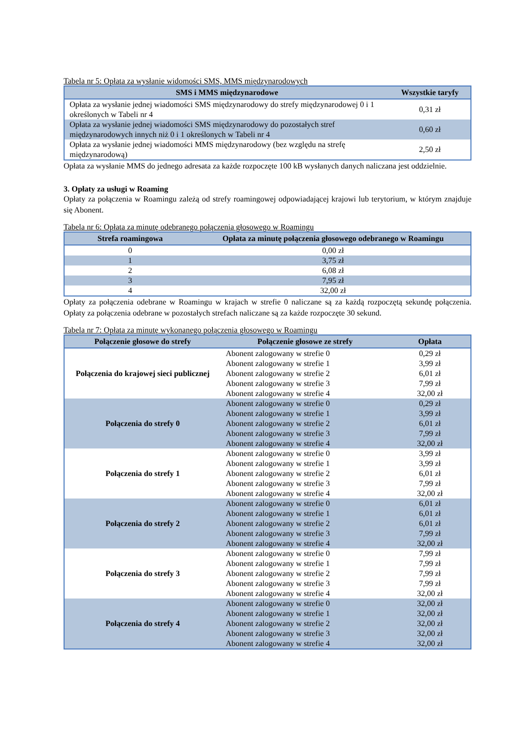Tabela nr 5: Opłata za wysłanie widomości SMS, MMS międzynarodowych
| SMS i MMS międzynarodowe | Wszystkie taryfy |
| --- | --- |
| Opłata za wysłanie jednej wiadomości SMS międzynarodowy do strefy międzynarodowej 0 i 1 określonych w Tabeli nr 4 | 0,31 zł |
| Opłata za wysłanie jednej wiadomości SMS międzynarodowy do pozostałych stref międzynarodowych innych niż 0 i 1 określonych w Tabeli nr 4 | 0,60 zł |
| Opłata za wysłanie jednej wiadomości MMS międzynarodowy (bez względu na strefę międzynarodową) | 2,50 zł |
Opłata za wysłanie MMS do jednego adresata za każde rozpoczęte 100 kB wysłanych danych naliczana jest oddzielnie.
3. Opłaty za usługi w Roaming
Opłaty za połączenia w Roamingu zależą od strefy roamingowej odpowiadającej krajowi lub terytorium, w którym znajduje się Abonent.
Tabela nr 6: Opłata za minutę odebranego połączenia głosowego w Roamingu
| Strefa roamingowa | Opłata za minutę połączenia głosowego odebranego w Roamingu |
| --- | --- |
| 0 | 0,00 zł |
| 1 | 3,75 zł |
| 2 | 6,08 zł |
| 3 | 7,95 zł |
| 4 | 32,00 zł |
Opłaty za połączenia odebrane w Roamingu w krajach w strefie 0 naliczane są za każdą rozpoczętą sekundę połączenia. Opłaty za połączenia odebrane w pozostałych strefach naliczane są za każde rozpoczęte 30 sekund.
Tabela nr 7: Opłata za minutę wykonanego połączenia głosowego w Roamingu
| Połączenie głosowe do strefy | Połączenie głosowe ze strefy | Opłata |
| --- | --- | --- |
| Połączenia do krajowej sieci publicznej | Abonent zalogowany w strefie 0 | 0,29 zł |
| | Abonent zalogowany w strefie 1 | 3,99 zł |
| | Abonent zalogowany w strefie 2 | 6,01 zł |
| | Abonent zalogowany w strefie 3 | 7,99 zł |
| | Abonent zalogowany w strefie 4 | 32,00 zł |
| Połączenia do strefy 0 | Abonent zalogowany w strefie 0 | 0,29 zł |
| | Abonent zalogowany w strefie 1 | 3,99 zł |
| | Abonent zalogowany w strefie 2 | 6,01 zł |
| | Abonent zalogowany w strefie 3 | 7,99 zł |
| | Abonent zalogowany w strefie 4 | 32,00 zł |
| Połączenia do strefy 1 | Abonent zalogowany w strefie 0 | 3,99 zł |
| | Abonent zalogowany w strefie 1 | 3,99 zł |
| | Abonent zalogowany w strefie 2 | 6,01 zł |
| | Abonent zalogowany w strefie 3 | 7,99 zł |
| | Abonent zalogowany w strefie 4 | 32,00 zł |
| Połączenia do strefy 2 | Abonent zalogowany w strefie 0 | 6,01 zł |
| | Abonent zalogowany w strefie 1 | 6,01 zł |
| | Abonent zalogowany w strefie 2 | 6,01 zł |
| | Abonent zalogowany w strefie 3 | 7,99 zł |
| | Abonent zalogowany w strefie 4 | 32,00 zł |
| Połączenia do strefy 3 | Abonent zalogowany w strefie 0 | 7,99 zł |
| | Abonent zalogowany w strefie 1 | 7,99 zł |
| | Abonent zalogowany w strefie 2 | 7,99 zł |
| | Abonent zalogowany w strefie 3 | 7,99 zł |
| | Abonent zalogowany w strefie 4 | 32,00 zł |
| Połączenia do strefy 4 | Abonent zalogowany w strefie 0 | 32,00 zł |
| | Abonent zalogowany w strefie 1 | 32,00 zł |
| | Abonent zalogowany w strefie 2 | 32,00 zł |
| | Abonent zalogowany w strefie 3 | 32,00 zł |
| | Abonent zalogowany w strefie 4 | 32,00 zł |